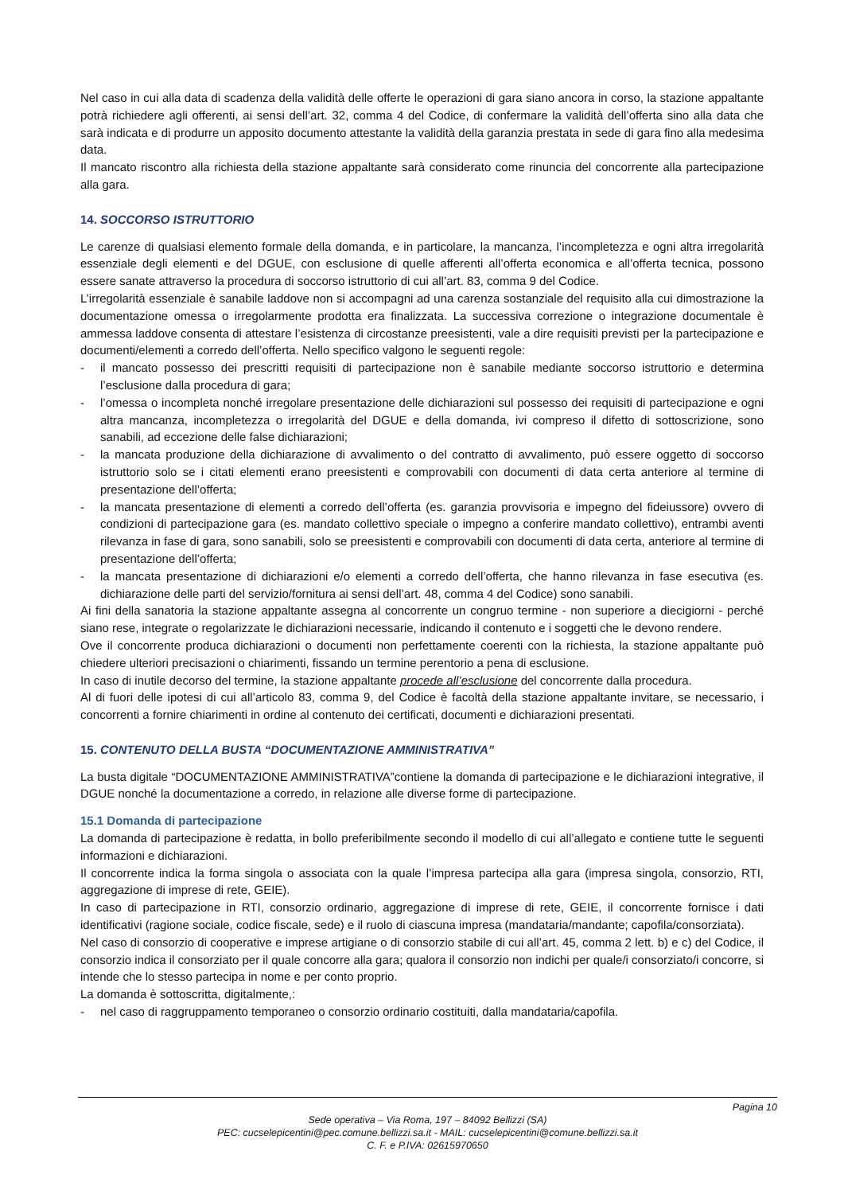Nel caso in cui alla data di scadenza della validità delle offerte le operazioni di gara siano ancora in corso, la stazione appaltante potrà richiedere agli offerenti, ai sensi dell’art. 32, comma 4 del Codice, di confermare la validità dell’offerta sino alla data che sarà indicata e di produrre un apposito documento attestante la validità della garanzia prestata in sede di gara fino alla medesima data.
Il mancato riscontro alla richiesta della stazione appaltante sarà considerato come rinuncia del concorrente alla partecipazione alla gara.
14. SOCCORSO ISTRUTTORIO
Le carenze di qualsiasi elemento formale della domanda, e in particolare, la mancanza, l’incompletezza e ogni altra irregolarità essenziale degli elementi e del DGUE, con esclusione di quelle afferenti all’offerta economica e all’offerta tecnica, possono essere sanate attraverso la procedura di soccorso istruttorio di cui all’art. 83, comma 9 del Codice.
L’irregolarità essenziale è sanabile laddove non si accompagni ad una carenza sostanziale del requisito alla cui dimostrazione la documentazione omessa o irregolarmente prodotta era finalizzata. La successiva correzione o integrazione documentale è ammessa laddove consenta di attestare l’esistenza di circostanze preesistenti, vale a dire requisiti previsti per la partecipazione e documenti/elementi a corredo dell’offerta. Nello specifico valgono le seguenti regole:
- il mancato possesso dei prescritti requisiti di partecipazione non è sanabile mediante soccorso istruttorio e determina l’esclusione dalla procedura di gara;
- l’omessa o incompleta nonché irregolare presentazione delle dichiarazioni sul possesso dei requisiti di partecipazione e ogni altra mancanza, incompletezza o irregolarità del DGUE e della domanda, ivi compreso il difetto di sottoscrizione, sono sanabili, ad eccezione delle false dichiarazioni;
- la mancata produzione della dichiarazione di avvalimento o del contratto di avvalimento, può essere oggetto di soccorso istruttorio solo se i citati elementi erano preesistenti e comprovabili con documenti di data certa anteriore al termine di presentazione dell’offerta;
- la mancata presentazione di elementi a corredo dell’offerta (es. garanzia provvisoria e impegno del fideiussore) ovvero di condizioni di partecipazione gara (es. mandato collettivo speciale o impegno a conferire mandato collettivo), entrambi aventi rilevanza in fase di gara, sono sanabili, solo se preesistenti e comprovabili con documenti di data certa, anteriore al termine di presentazione dell’offerta;
- la mancata presentazione di dichiarazioni e/o elementi a corredo dell’offerta, che hanno rilevanza in fase esecutiva (es. dichiarazione delle parti del servizio/fornitura ai sensi dell’art. 48, comma 4 del Codice) sono sanabili.
Ai fini della sanatoria la stazione appaltante assegna al concorrente un congruo termine - non superiore a diecigiorni - perché siano rese, integrate o regolarizzate le dichiarazioni necessarie, indicando il contenuto e i soggetti che le devono rendere.
Ove il concorrente produca dichiarazioni o documenti non perfettamente coerenti con la richiesta, la stazione appaltante può chiedere ulteriori precisazioni o chiarimenti, fissando un termine perentorio a pena di esclusione.
In caso di inutile decorso del termine, la stazione appaltante procede all’esclusione del concorrente dalla procedura.
Al di fuori delle ipotesi di cui all’articolo 83, comma 9, del Codice è facoltà della stazione appaltante invitare, se necessario, i concorrenti a fornire chiarimenti in ordine al contenuto dei certificati, documenti e dichiarazioni presentati.
15. CONTENUTO DELLA BUSTA “DOCUMENTAZIONE AMMINISTRATIVA”
La busta digitale “DOCUMENTAZIONE AMMINISTRATIVA”contiene la domanda di partecipazione e le dichiarazioni integrative, il DGUE nonché la documentazione a corredo, in relazione alle diverse forme di partecipazione.
15.1 Domanda di partecipazione
La domanda di partecipazione è redatta, in bollo preferibilmente secondo il modello di cui all’allegato e contiene tutte le seguenti informazioni e dichiarazioni.
Il concorrente indica la forma singola o associata con la quale l’impresa partecipa alla gara (impresa singola, consorzio, RTI, aggregazione di imprese di rete, GEIE).
In caso di partecipazione in RTI, consorzio ordinario, aggregazione di imprese di rete, GEIE, il concorrente fornisce i dati identificativi (ragione sociale, codice fiscale, sede) e il ruolo di ciascuna impresa (mandataria/mandante; capofila/consorziata).
Nel caso di consorzio di cooperative e imprese artigiane o di consorzio stabile di cui all’art. 45, comma 2 lett. b) e c) del Codice, il consorzio indica il consorziato per il quale concorre alla gara; qualora il consorzio non indichi per quale/i consorziato/i concorre, si intende che lo stesso partecipa in nome e per conto proprio.
La domanda è sottoscritta, digitalmente,:
- nel caso di raggruppamento temporaneo o consorzio ordinario costituiti, dalla mandataria/capofila.
Pagina 10
Sede operativa – Via Roma, 197 – 84092 Bellizzi (SA)
PEC: cucselepicentini@pec.comune.bellizzi.sa.it - MAIL: cucselepicentini@comune.bellizzi.sa.it
C. F. e P.IVA: 02615970650